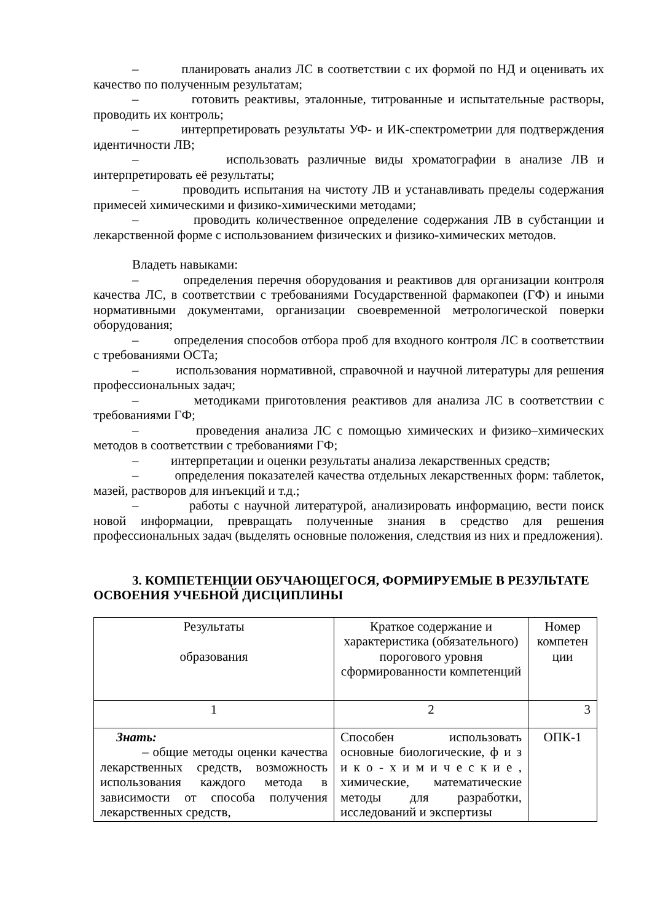– планировать анализ ЛС в соответствии с их формой по НД и оценивать их качество по полученным результатам;
– готовить реактивы, эталонные, титрованные и испытательные растворы, проводить их контроль;
– интерпретировать результаты УФ- и ИК-спектрометрии для подтверждения идентичности ЛВ;
– использовать различные виды хроматографии в анализе ЛВ и интерпретировать её результаты;
– проводить испытания на чистоту ЛВ и устанавливать пределы содержания примесей химическими и физико-химическими методами;
– проводить количественное определение содержания ЛВ в субстанции и лекарственной форме с использованием физических и физико-химических методов.
Владеть навыками:
– определения перечня оборудования и реактивов для организации контроля качества ЛС, в соответствии с требованиями Государственной фармакопеи (ГФ) и иными нормативными документами, организации своевременной метрологической поверки оборудования;
– определения способов отбора проб для входного контроля ЛС в соответствии с требованиями ОСТа;
– использования нормативной, справочной и научной литературы для решения профессиональных задач;
– методиками приготовления реактивов для анализа ЛС в соответствии с требованиями ГФ;
– проведения анализа ЛС с помощью химических и физико–химических методов в соответствии с требованиями ГФ;
– интерпретации и оценки результаты анализа лекарственных средств;
– определения показателей качества отдельных лекарственных форм: таблеток, мазей, растворов для инъекций и т.д.;
– работы с научной литературой, анализировать информацию, вести поиск новой информации, превращать полученные знания в средство для решения профессиональных задач (выделять основные положения, следствия из них и предложения).
3. КОМПЕТЕНЦИИ ОБУЧАЮЩЕГОСЯ, ФОРМИРУЕМЫЕ В РЕЗУЛЬТАТЕ ОСВОЕНИЯ УЧЕБНОЙ ДИСЦИПЛИНЫ
| Результаты образования | Краткое содержание и характеристика (обязательного) порогового уровня сформированности компетенций | Номер компетен ции |
| 1 | 2 | 3 |
| Знать: – общие методы оценки качества лекарственных средств, возможность использования каждого метода в зависимости от способа получения лекарственных средств, | Способен использовать основные биологические, ф и з и к о - х и м и ч е с к и е , химические, математические методы для разработки, исследований и экспертизы | ОПК-1 |